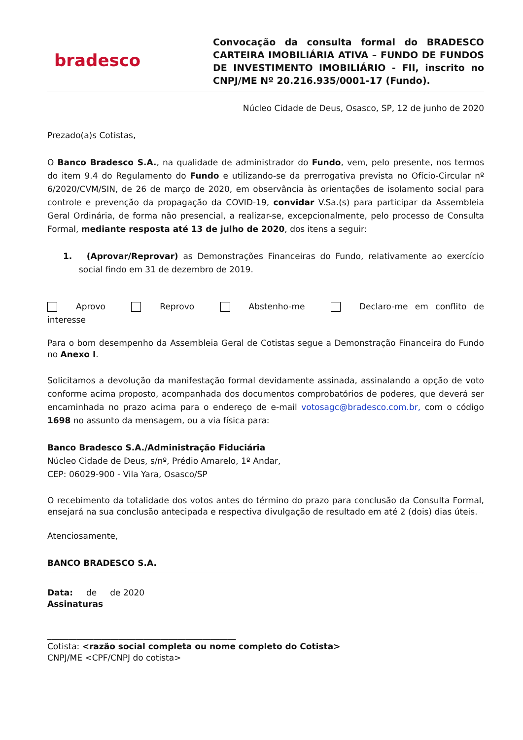bradesco
Convocação da consulta formal do BRADESCO CARTEIRA IMOBILIÁRIA ATIVA – FUNDO DE FUNDOS DE INVESTIMENTO IMOBILIÁRIO - FII, inscrito no CNPJ/ME Nº 20.216.935/0001-17 (Fundo).
Núcleo Cidade de Deus, Osasco, SP, 12 de junho de 2020
Prezado(a)s Cotistas,
O Banco Bradesco S.A., na qualidade de administrador do Fundo, vem, pelo presente, nos termos do item 9.4 do Regulamento do Fundo e utilizando-se da prerrogativa prevista no Ofício-Circular nº 6/2020/CVM/SIN, de 26 de março de 2020, em observância às orientações de isolamento social para controle e prevenção da propagação da COVID-19, convidar V.Sa.(s) para participar da Assembleia Geral Ordinária, de forma não presencial, a realizar-se, excepcionalmente, pelo processo de Consulta Formal, mediante resposta até 13 de julho de 2020, dos itens a seguir:
1. (Aprovar/Reprovar) as Demonstrações Financeiras do Fundo, relativamente ao exercício social findo em 31 de dezembro de 2019.
Aprovo Reprovo Abstenho-me Declaro-me em conflito de interesse
Para o bom desempenho da Assembleia Geral de Cotistas segue a Demonstração Financeira do Fundo no Anexo I.
Solicitamos a devolução da manifestação formal devidamente assinada, assinalando a opção de voto conforme acima proposto, acompanhada dos documentos comprobatórios de poderes, que deverá ser encaminhada no prazo acima para o endereço de e-mail votosagc@bradesco.com.br, com o código 1698 no assunto da mensagem, ou a via física para:
Banco Bradesco S.A./Administração Fiduciária
Núcleo Cidade de Deus, s/nº, Prédio Amarelo, 1º Andar,
CEP: 06029-900 - Vila Yara, Osasco/SP
O recebimento da totalidade dos votos antes do término do prazo para conclusão da Consulta Formal, ensejará na sua conclusão antecipada e respectiva divulgação de resultado em até 2 (dois) dias úteis.
Atenciosamente,
BANCO BRADESCO S.A.
Data: de de 2020
Assinaturas
_____________________________________________
Cotista: <razão social completa ou nome completo do Cotista>
CNPJ/ME <CPF/CNPJ do cotista>